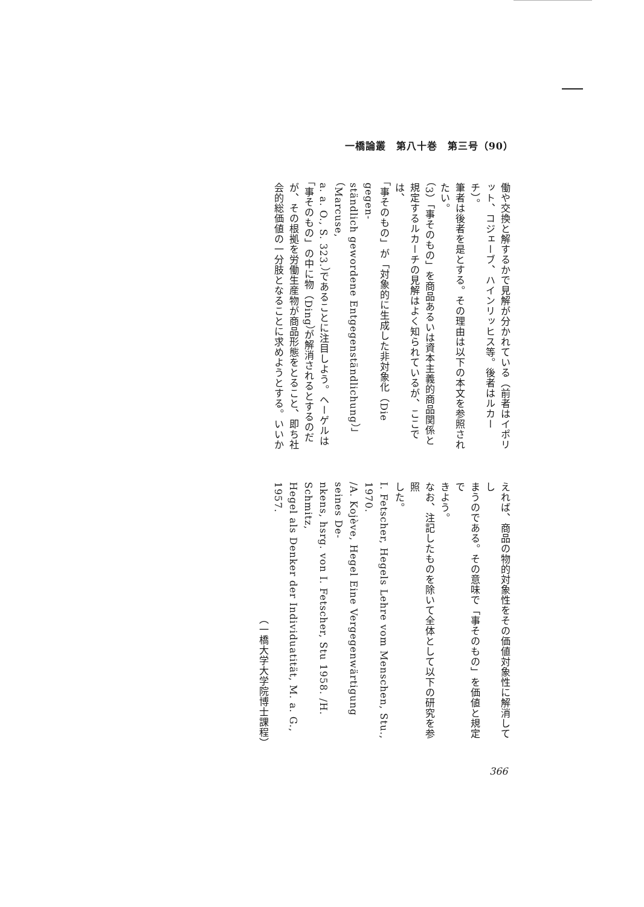一橋論叢　第八十巻　第三号（90）
働や交換と解するかで見解が分かれている（前者はイポリ
ット、コジェーブ、ハインリッヒス等。後者はルカーチ）。
筆者は後者を是とする。その理由は以下の本文を参照され
たい。
（3）「事そのもの」を商品あるいは資本主義的商品関係と
規定するルカーチの見解はよく知られているが、ここでは、
「事そのもの」が「対象的に生成した非対象化（Die gegen-
ständlich gewordene Entgegenständlichung）」（Marcuse,
a. a. O., S. 323.）であることに注目しよう。ヘーゲルは
「事そのもの」の中に物（Ding）が解消されるとするのだ
が、その根拠を労働生産物が商品形態をとること、即ち社
会的総価値の一分肢となることに求めようとする。いいか
えれば、商品の物的対象性をその価値対象性に解消してし
まうのである。その意味で「事そのもの」を価値と規定で
きよう。
なお、注記したものを除いて全体として以下の研究を参照
した。
I. Fetscher, Hegels Lehre vom Menschen, Stu., 1970.
/A. Kojève, Hegel Eine Vergegenwärtigung seines De-
nkens, hsrg. von I. Fetscher, Stu 1958. /H. Schmitz,
Hegel als Denker der Individuatität, M. a. G., 1957.
（一橋大学大学院博士課程）
366